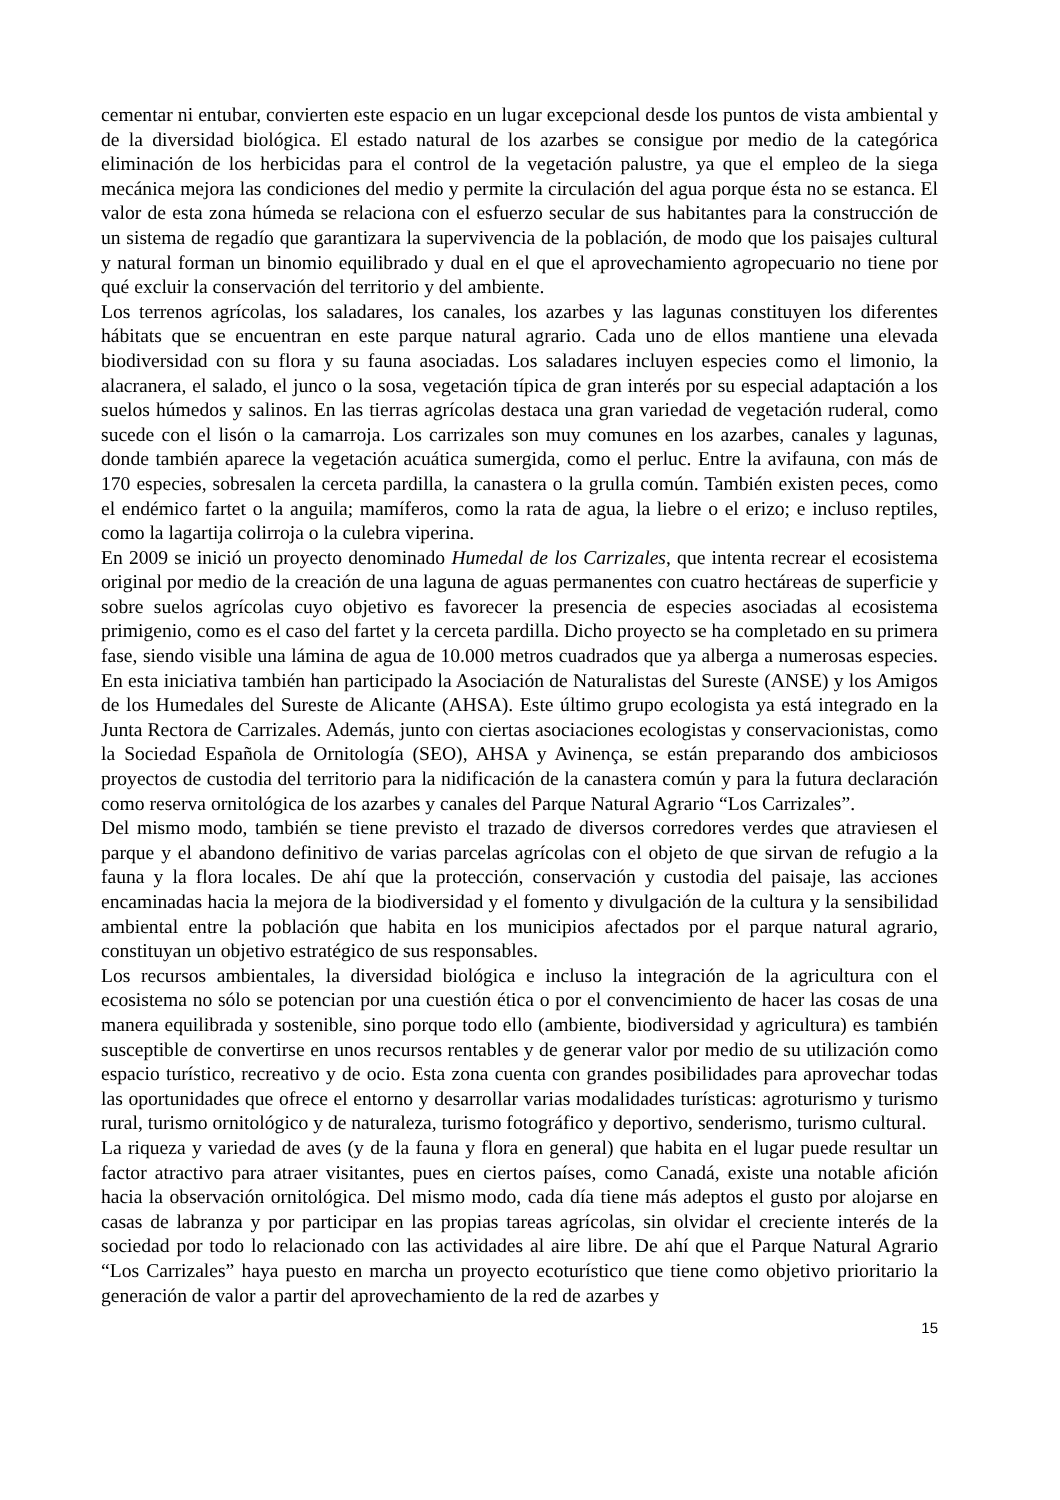cementar ni entubar, convierten este espacio en un lugar excepcional desde los puntos de vista ambiental y de la diversidad biológica. El estado natural de los azarbes se consigue por medio de la categórica eliminación de los herbicidas para el control de la vegetación palustre, ya que el empleo de la siega mecánica mejora las condiciones del medio y permite la circulación del agua porque ésta no se estanca. El valor de esta zona húmeda se relaciona con el esfuerzo secular de sus habitantes para la construcción de un sistema de regadío que garantizara la supervivencia de la población, de modo que los paisajes cultural y natural forman un binomio equilibrado y dual en el que el aprovechamiento agropecuario no tiene por qué excluir la conservación del territorio y del ambiente.
Los terrenos agrícolas, los saladares, los canales, los azarbes y las lagunas constituyen los diferentes hábitats que se encuentran en este parque natural agrario. Cada uno de ellos mantiene una elevada biodiversidad con su flora y su fauna asociadas. Los saladares incluyen especies como el limonio, la alacranera, el salado, el junco o la sosa, vegetación típica de gran interés por su especial adaptación a los suelos húmedos y salinos. En las tierras agrícolas destaca una gran variedad de vegetación ruderal, como sucede con el lisón o la camarroja. Los carrizales son muy comunes en los azarbes, canales y lagunas, donde también aparece la vegetación acuática sumergida, como el perluc. Entre la avifauna, con más de 170 especies, sobresalen la cerceta pardilla, la canastera o la grulla común. También existen peces, como el endémico fartet o la anguila; mamíferos, como la rata de agua, la liebre o el erizo; e incluso reptiles, como la lagartija colirroja o la culebra viperina.
En 2009 se inició un proyecto denominado Humedal de los Carrizales, que intenta recrear el ecosistema original por medio de la creación de una laguna de aguas permanentes con cuatro hectáreas de superficie y sobre suelos agrícolas cuyo objetivo es favorecer la presencia de especies asociadas al ecosistema primigenio, como es el caso del fartet y la cerceta pardilla. Dicho proyecto se ha completado en su primera fase, siendo visible una lámina de agua de 10.000 metros cuadrados que ya alberga a numerosas especies. En esta iniciativa también han participado la Asociación de Naturalistas del Sureste (ANSE) y los Amigos de los Humedales del Sureste de Alicante (AHSA). Este último grupo ecologista ya está integrado en la Junta Rectora de Carrizales. Además, junto con ciertas asociaciones ecologistas y conservacionistas, como la Sociedad Española de Ornitología (SEO), AHSA y Avinença, se están preparando dos ambiciosos proyectos de custodia del territorio para la nidificación de la canastera común y para la futura declaración como reserva ornitológica de los azarbes y canales del Parque Natural Agrario “Los Carrizales”.
Del mismo modo, también se tiene previsto el trazado de diversos corredores verdes que atraviesen el parque y el abandono definitivo de varias parcelas agrícolas con el objeto de que sirvan de refugio a la fauna y la flora locales. De ahí que la protección, conservación y custodia del paisaje, las acciones encaminadas hacia la mejora de la biodiversidad y el fomento y divulgación de la cultura y la sensibilidad ambiental entre la población que habita en los municipios afectados por el parque natural agrario, constituyan un objetivo estratégico de sus responsables.
Los recursos ambientales, la diversidad biológica e incluso la integración de la agricultura con el ecosistema no sólo se potencian por una cuestión ética o por el convencimiento de hacer las cosas de una manera equilibrada y sostenible, sino porque todo ello (ambiente, biodiversidad y agricultura) es también susceptible de convertirse en unos recursos rentables y de generar valor por medio de su utilización como espacio turístico, recreativo y de ocio. Esta zona cuenta con grandes posibilidades para aprovechar todas las oportunidades que ofrece el entorno y desarrollar varias modalidades turísticas: agroturismo y turismo rural, turismo ornitológico y de naturaleza, turismo fotográfico y deportivo, senderismo, turismo cultural.
La riqueza y variedad de aves (y de la fauna y flora en general) que habita en el lugar puede resultar un factor atractivo para atraer visitantes, pues en ciertos países, como Canadá, existe una notable afición hacia la observación ornitológica. Del mismo modo, cada día tiene más adeptos el gusto por alojarse en casas de labranza y por participar en las propias tareas agrícolas, sin olvidar el creciente interés de la sociedad por todo lo relacionado con las actividades al aire libre. De ahí que el Parque Natural Agrario “Los Carrizales” haya puesto en marcha un proyecto ecoturístico que tiene como objetivo prioritario la generación de valor a partir del aprovechamiento de la red de azarbes y
15